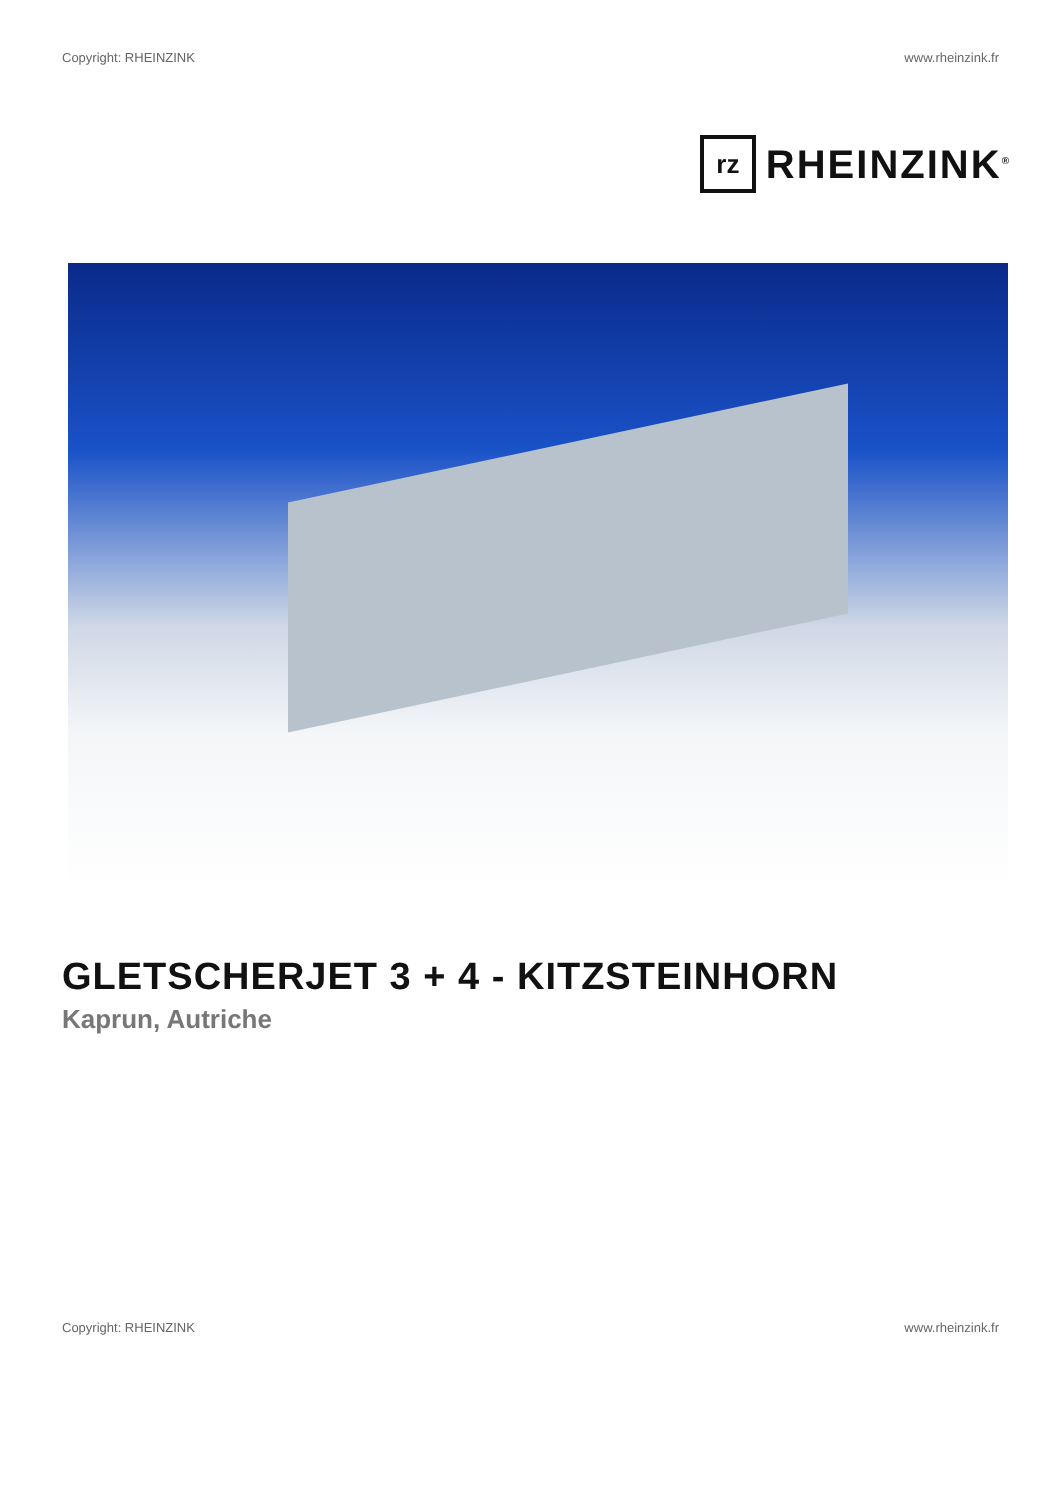Copyright: RHEINZINK www.rheinzink.fr
rz
RHEINZINK<sup>®</sup>
GLETSCHERJET 3 + 4 - KITZSTEINHORN
Kaprun, Autriche
Copyright: RHEINZINK www.rheinzink.fr